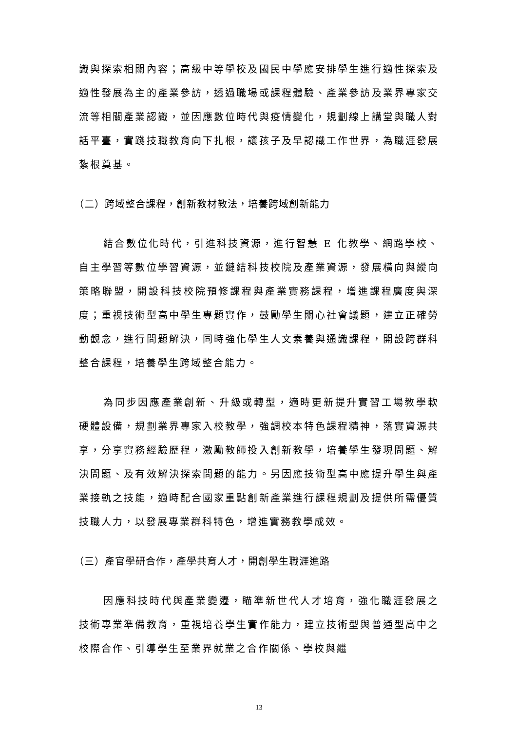識與探索相關內容；高級中等學校及國民中學應安排學生進行適性探索及適性發展為主的產業參訪，透過職場或課程體驗、產業參訪及業界專家交流等相關產業認識，並因應數位時代與疫情變化，規劃線上講堂與職人對話平臺，實踐技職教育向下扎根，讓孩子及早認識工作世界，為職涯發展紮根奠基。
（二）跨域整合課程，創新教材教法，培養跨域創新能力
結合數位化時代，引進科技資源，進行智慧 E 化教學、網路學校、自主學習等數位學習資源，並鏈結科技校院及產業資源，發展橫向與縱向策略聯盟，開設科技校院預修課程與產業實務課程，增進課程廣度與深度；重視技術型高中學生專題實作，鼓勵學生關心社會議題，建立正確勞動觀念，進行問題解決，同時強化學生人文素養與通識課程，開設跨群科整合課程，培養學生跨域整合能力。
為同步因應產業創新、升級或轉型，適時更新提升實習工場教學軟硬體設備，規劃業界專家入校教學，強調校本特色課程精神，落實資源共享，分享實務經驗歷程，激勵教師投入創新教學，培養學生發現問題、解決問題、及有效解決探索問題的能力。另因應技術型高中應提升學生與產業接軌之技能，適時配合國家重點創新產業進行課程規劃及提供所需優質技職人力，以發展專業群科特色，增進實務教學成效。
（三）產官學研合作，產學共育人才，開創學生職涯進路
因應科技時代與產業變遷，瞄準新世代人才培育，強化職涯發展之技術專業準備教育，重視培養學生實作能力，建立技術型與普通型高中之校際合作、引導學生至業界就業之合作關係、學校與繼
13